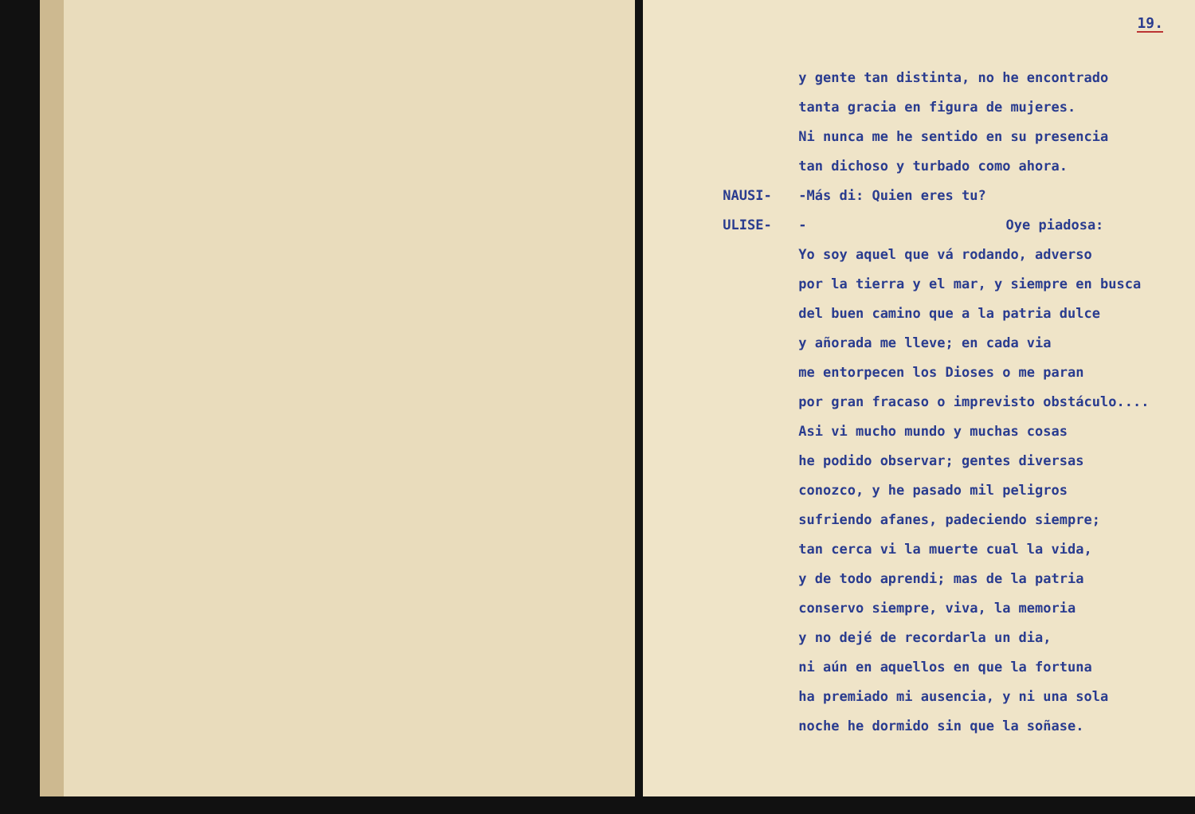19.
y gente tan distinta, no he encontrado
tanta gracia en figura de mujeres.
Ni nunca me he sentido en su presencia
tan dichoso y turbado como ahora.
NAUSI- -Más di: Quien eres tu?
ULISE- - Oye piadosa:
Yo soy aquel que vá rodando, adverso
por la tierra y el mar, y siempre en busca
del buen camino que a la patria dulce
y añorada me lleve; en cada via
me entorpecen los Dioses o me paran
por gran fracaso o imprevisto obstáculo....
Asi vi mucho mundo y muchas cosas
he podido observar; gentes diversas
conozco, y he pasado mil peligros
sufriendo afanes, padeciendo siempre;
tan cerca vi la muerte cual la vida,
y de todo aprendi; mas de la patria
conservo siempre, viva, la memoria
y no dejé de recordarla un dia,
ni aún en aquellos en que la fortuna
ha premiado mi ausencia, y ni una sola
noche he dormido sin que la soñase.